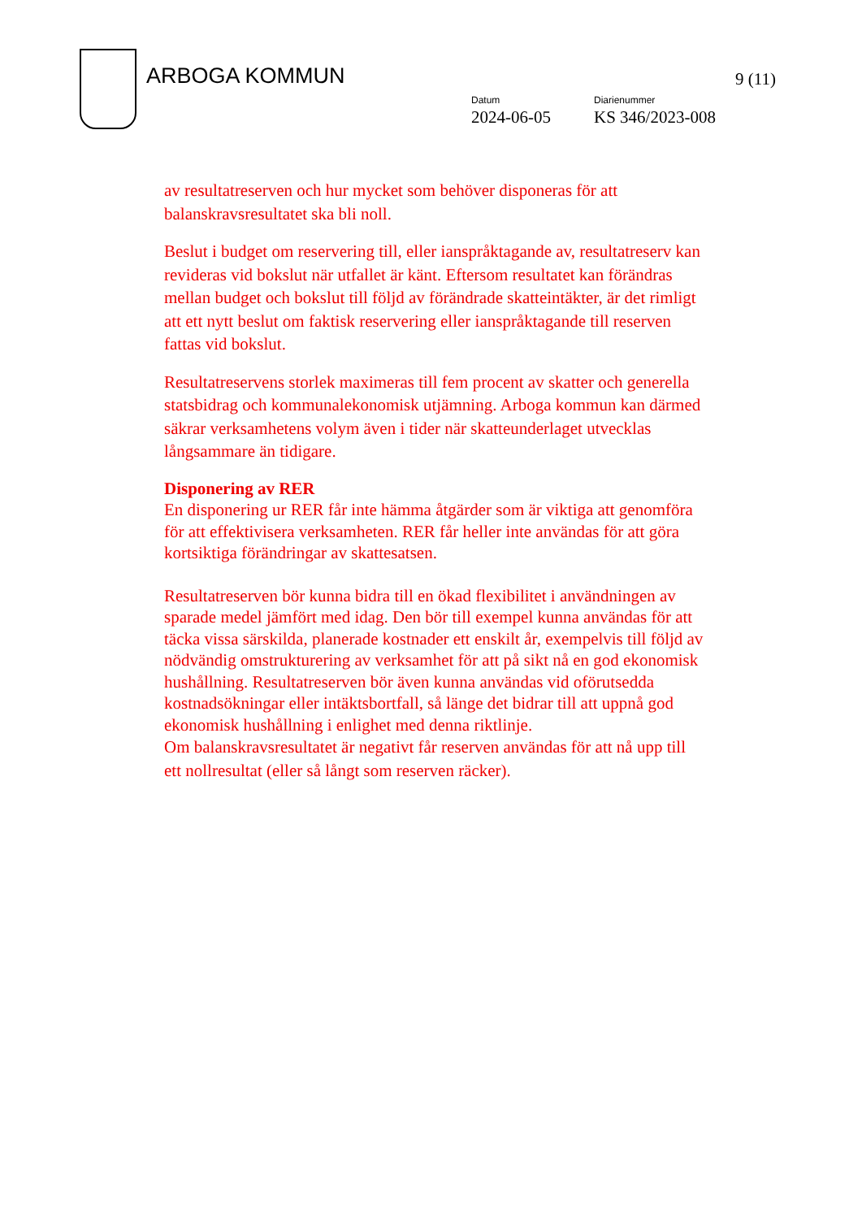ARBOGA KOMMUN 9 (11)
Datum
2024-06-05
Diarienummer
KS 346/2023-008
av resultatreserven och hur mycket som behöver disponeras för att balanskravsresultatet ska bli noll.
Beslut i budget om reservering till, eller ianspråktagande av, resultatreserv kan revideras vid bokslut när utfallet är känt. Eftersom resultatet kan förändras mellan budget och bokslut till följd av förändrade skatteintäkter, är det rimligt att ett nytt beslut om faktisk reservering eller ianspråktagande till reserven fattas vid bokslut.
Resultatreservens storlek maximeras till fem procent av skatter och generella statsbidrag och kommunalekonomisk utjämning. Arboga kommun kan därmed säkrar verksamhetens volym även i tider när skatteunderlaget utvecklas långsammare än tidigare.
Disponering av RER
En disponering ur RER får inte hämma åtgärder som är viktiga att genomföra för att effektivisera verksamheten. RER får heller inte användas för att göra kortsiktiga förändringar av skattesatsen.
Resultatreserven bör kunna bidra till en ökad flexibilitet i användningen av sparade medel jämfört med idag. Den bör till exempel kunna användas för att täcka vissa särskilda, planerade kostnader ett enskilt år, exempelvis till följd av nödvändig omstrukturering av verksamhet för att på sikt nå en god ekonomisk hushållning. Resultatreserven bör även kunna användas vid oförutsedda kostnadsökningar eller intäktsbortfall, så länge det bidrar till att uppnå god ekonomisk hushållning i enlighet med denna riktlinje.
Om balanskravsresultatet är negativt får reserven användas för att nå upp till ett nollresultat (eller så långt som reserven räcker).